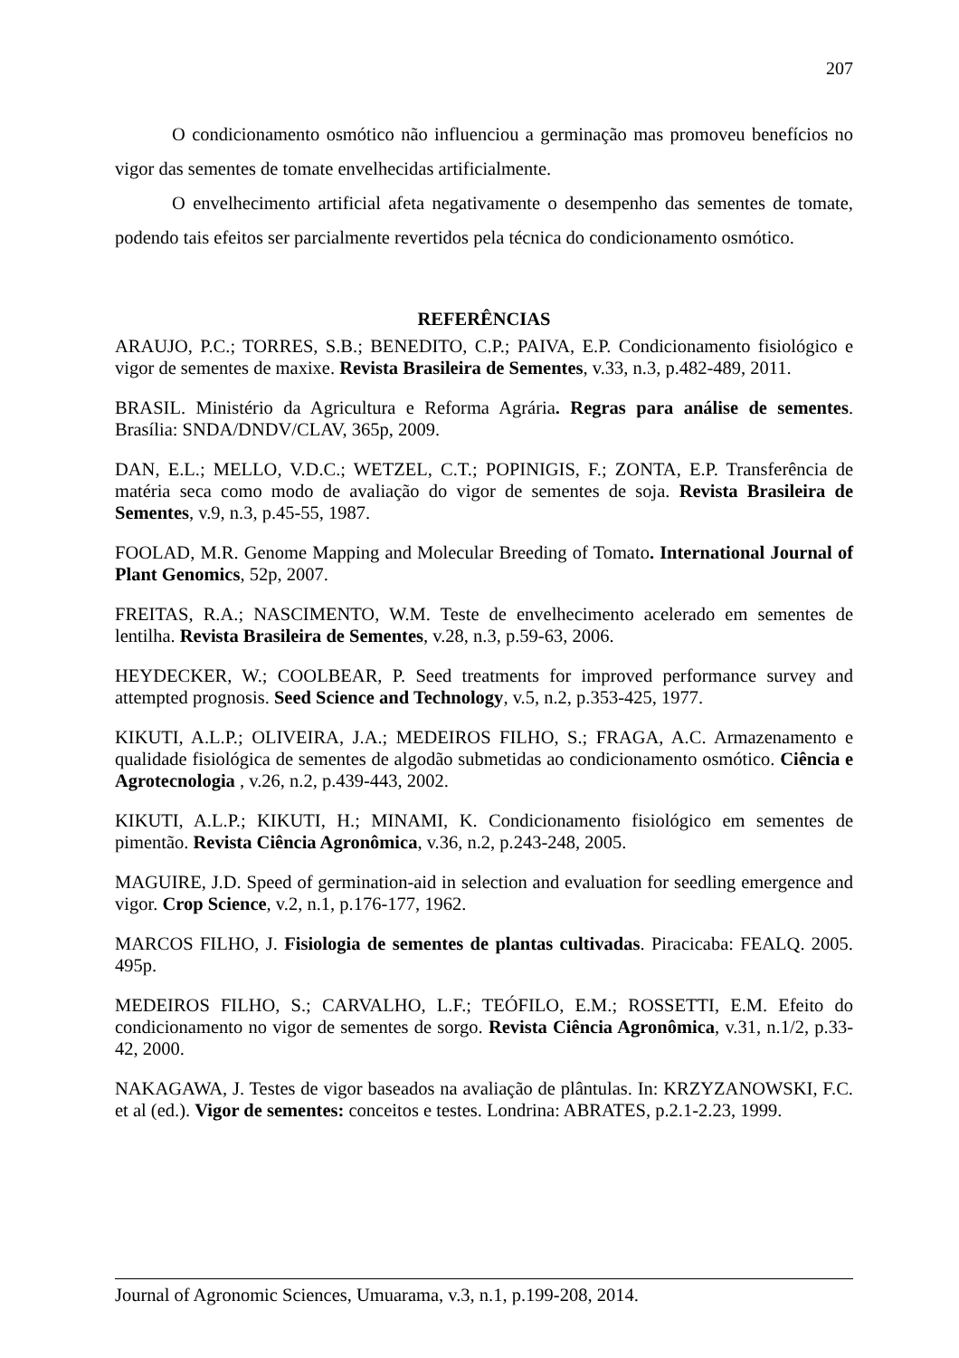207
O condicionamento osmótico não influenciou a germinação mas promoveu benefícios no vigor das sementes de tomate envelhecidas artificialmente.
O envelhecimento artificial afeta negativamente o desempenho das sementes de tomate, podendo tais efeitos ser parcialmente revertidos pela técnica do condicionamento osmótico.
REFERÊNCIAS
ARAUJO, P.C.; TORRES, S.B.; BENEDITO, C.P.; PAIVA, E.P. Condicionamento fisiológico e vigor de sementes de maxixe. Revista Brasileira de Sementes, v.33, n.3, p.482-489, 2011.
BRASIL. Ministério da Agricultura e Reforma Agrária. Regras para análise de sementes. Brasília: SNDA/DNDV/CLAV, 365p, 2009.
DAN, E.L.; MELLO, V.D.C.; WETZEL, C.T.; POPINIGIS, F.; ZONTA, E.P. Transferência de matéria seca como modo de avaliação do vigor de sementes de soja. Revista Brasileira de Sementes, v.9, n.3, p.45-55, 1987.
FOOLAD, M.R. Genome Mapping and Molecular Breeding of Tomato. International Journal of Plant Genomics, 52p, 2007.
FREITAS, R.A.; NASCIMENTO, W.M. Teste de envelhecimento acelerado em sementes de lentilha. Revista Brasileira de Sementes, v.28, n.3, p.59-63, 2006.
HEYDECKER, W.; COOLBEAR, P. Seed treatments for improved performance survey and attempted prognosis. Seed Science and Technology, v.5, n.2, p.353-425, 1977.
KIKUTI, A.L.P.; OLIVEIRA, J.A.; MEDEIROS FILHO, S.; FRAGA, A.C. Armazenamento e qualidade fisiológica de sementes de algodão submetidas ao condicionamento osmótico. Ciência e Agrotecnologia , v.26, n.2, p.439-443, 2002.
KIKUTI, A.L.P.; KIKUTI, H.; MINAMI, K. Condicionamento fisiológico em sementes de pimentão. Revista Ciência Agronômica, v.36, n.2, p.243-248, 2005.
MAGUIRE, J.D. Speed of germination-aid in selection and evaluation for seedling emergence and vigor. Crop Science, v.2, n.1, p.176-177, 1962.
MARCOS FILHO, J. Fisiologia de sementes de plantas cultivadas. Piracicaba: FEALQ. 2005. 495p.
MEDEIROS FILHO, S.; CARVALHO, L.F.; TEÓFILO, E.M.; ROSSETTI, E.M. Efeito do condicionamento no vigor de sementes de sorgo. Revista Ciência Agronômica, v.31, n.1/2, p.33-42, 2000.
NAKAGAWA, J. Testes de vigor baseados na avaliação de plântulas. In: KRZYZANOWSKI, F.C. et al (ed.). Vigor de sementes: conceitos e testes. Londrina: ABRATES, p.2.1-2.23, 1999.
Journal of Agronomic Sciences, Umuarama, v.3, n.1, p.199-208, 2014.